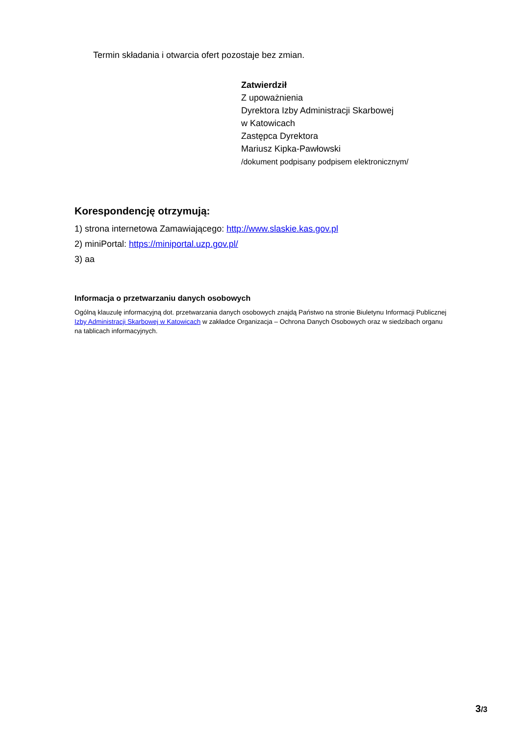Termin składania i otwarcia ofert pozostaje bez zmian.
Zatwierdził
Z upoważnienia
Dyrektora Izby Administracji Skarbowej
w Katowicach
Zastępca Dyrektora
Mariusz Kipka-Pawłowski
/dokument podpisany podpisem elektronicznym/
Korespondencję otrzymują:
1) strona internetowa Zamawiającego: http://www.slaskie.kas.gov.pl
2) miniPortal: https://miniportal.uzp.gov.pl/
3) aa
Informacja o przetwarzaniu danych osobowych
Ogólną klauzulę informacyjną dot. przetwarzania danych osobowych znajdą Państwo na stronie Biuletynu Informacji Publicznej Izby Administracji Skarbowej w Katowicach w zakładce Organizacja – Ochrona Danych Osobowych oraz w siedzibach organu na tablicach informacyjnych.
3/3